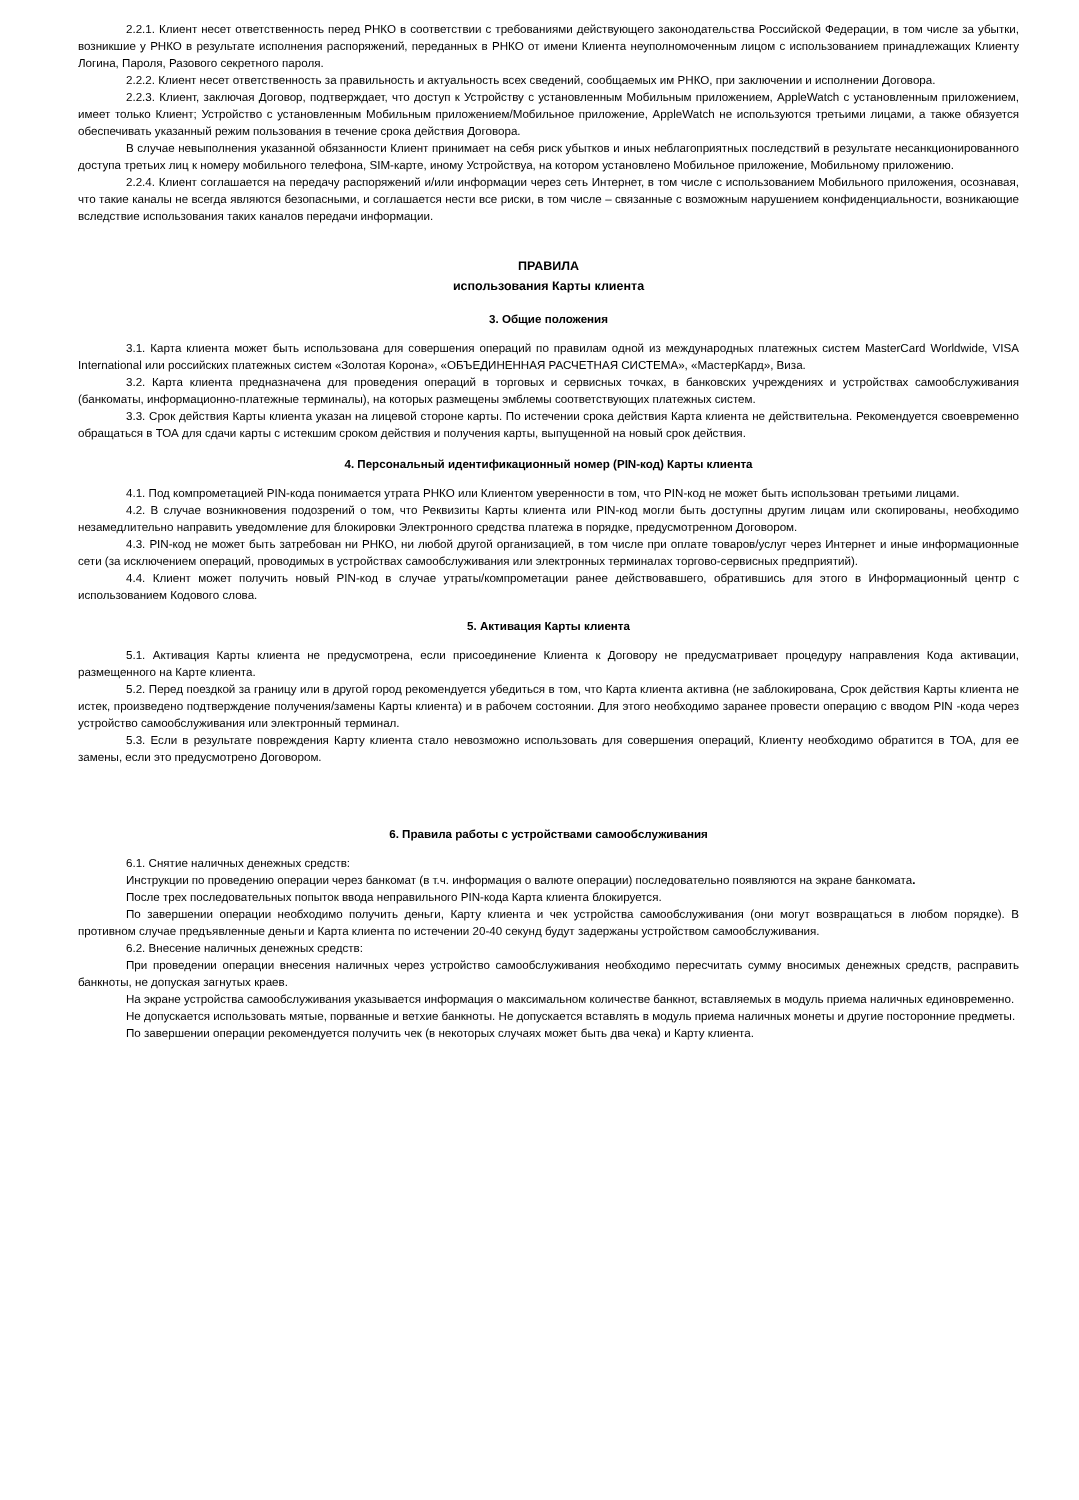2.2.1. Клиент несет ответственность перед РНКО в соответствии с требованиями действующего законодательства Российской Федерации, в том числе за убытки, возникшие у РНКО в результате исполнения распоряжений, переданных в РНКО от имени Клиента неуполномоченным лицом с использованием принадлежащих Клиенту Логина, Пароля, Разового секретного пароля.
2.2.2. Клиент несет ответственность за правильность и актуальность всех сведений, сообщаемых им РНКО, при заключении и исполнении Договора.
2.2.3. Клиент, заключая Договор, подтверждает, что доступ к Устройству с установленным Мобильным приложением, AppleWatch с установленным приложением, имеет только Клиент; Устройство с установленным Мобильным приложением/Мобильное приложение, AppleWatch не используются третьими лицами, а также обязуется обеспечивать указанный режим пользования в течение срока действия Договора.
В случае невыполнения указанной обязанности Клиент принимает на себя риск убытков и иных неблагоприятных последствий в результате несанкционированного доступа третьих лиц к номеру мобильного телефона, SIM-карте, иному Устройствуа, на котором установлено Мобильное приложение, Мобильному приложению.
2.2.4. Клиент соглашается на передачу распоряжений и/или информации через сеть Интернет, в том числе с использованием Мобильного приложения, осознавая, что такие каналы не всегда являются безопасными, и соглашается нести все риски, в том числе – связанные с возможным нарушением конфиденциальности, возникающие вследствие использования таких каналов передачи информации.
ПРАВИЛА
использования Карты клиента
3. Общие положения
3.1. Карта клиента может быть использована для совершения операций по правилам одной из международных платежных систем MasterCard Worldwide, VISA International или российских платежных систем «Золотая Корона», «ОБЪЕДИНЕННАЯ РАСЧЕТНАЯ СИСТЕМА», «МастерКард», Виза.
3.2. Карта клиента предназначена для проведения операций в торговых и сервисных точках, в банковских учреждениях и устройствах самообслуживания (банкоматы, информационно-платежные терминалы), на которых размещены эмблемы соответствующих платежных систем.
3.3. Срок действия Карты клиента указан на лицевой стороне карты. По истечении срока действия Карта клиента не действительна. Рекомендуется своевременно обращаться в ТОА для сдачи карты с истекшим сроком действия и получения карты, выпущенной на новый срок действия.
4. Персональный идентификационный номер (PIN-код) Карты клиента
4.1. Под компрометацией PIN-кода понимается утрата РНКО или Клиентом уверенности в том, что PIN-код не может быть использован третьими лицами.
4.2. В случае возникновения подозрений о том, что Реквизиты Карты клиента или PIN-код могли быть доступны другим лицам или скопированы, необходимо незамедлительно направить уведомление для блокировки Электронного средства платежа в порядке, предусмотренном Договором.
4.3. PIN-код не может быть затребован ни РНКО, ни любой другой организацией, в том числе при оплате товаров/услуг через Интернет и иные информационные сети (за исключением операций, проводимых в устройствах самообслуживания или электронных терминалах торгово-сервисных предприятий).
4.4. Клиент может получить новый PIN-код в случае утраты/компрометации ранее действовавшего, обратившись для этого в Информационный центр с использованием Кодового слова.
5. Активация Карты клиента
5.1. Активация Карты клиента не предусмотрена, если присоединение Клиента к Договору не предусматривает процедуру направления Кода активации, размещенного на Карте клиента.
5.2. Перед поездкой за границу или в другой город рекомендуется убедиться в том, что Карта клиента активна (не заблокирована, Срок действия Карты клиента не истек, произведено подтверждение получения/замены Карты клиента) и в рабочем состоянии. Для этого необходимо заранее провести операцию с вводом PIN -кода через устройство самообслуживания или электронный терминал.
5.3. Если в результате повреждения Карту клиента стало невозможно использовать для совершения операций, Клиенту необходимо обратится в ТОА, для ее замены, если это предусмотрено Договором.
6. Правила работы с устройствами самообслуживания
6.1. Снятие наличных денежных средств:
Инструкции по проведению операции через банкомат (в т.ч. информация о валюте операции) последовательно появляются на экране банкомата.
После трех последовательных попыток ввода неправильного PIN-кода Карта клиента блокируется.
По завершении операции необходимо получить деньги, Карту клиента и чек устройства самообслуживания (они могут возвращаться в любом порядке). В противном случае предъявленные деньги и Карта клиента по истечении 20-40 секунд будут задержаны устройством самообслуживания.
6.2. Внесение наличных денежных средств:
При проведении операции внесения наличных через устройство самообслуживания необходимо пересчитать сумму вносимых денежных средств, расправить банкноты, не допуская загнутых краев.
На экране устройства самообслуживания указывается информация о максимальном количестве банкнот, вставляемых в модуль приема наличных единовременно.
Не допускается использовать мятые, порванные и ветхие банкноты. Не допускается вставлять в модуль приема наличных монеты и другие посторонние предметы.
По завершении операции рекомендуется получить чек (в некоторых случаях может быть два чека) и Карту клиента.